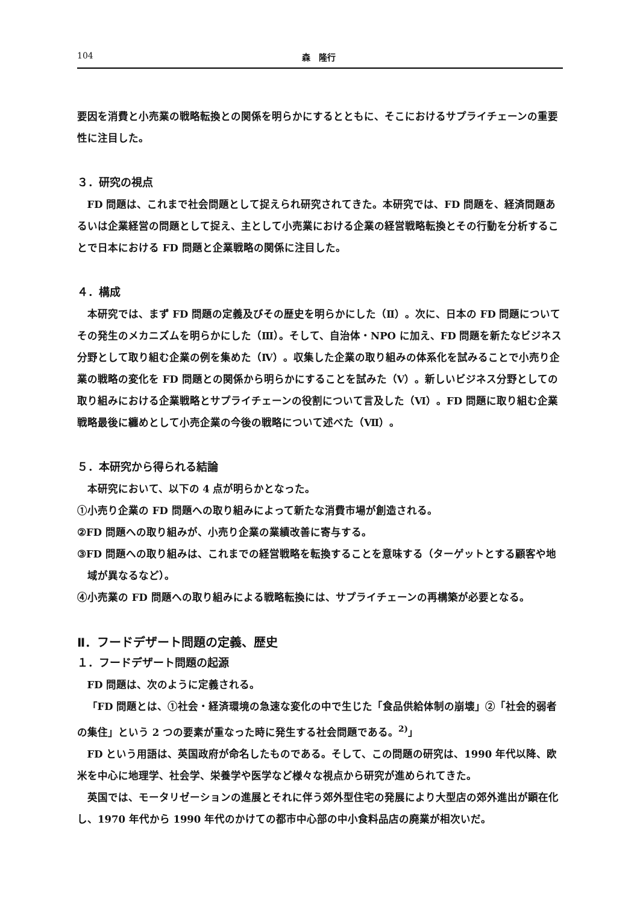104 森　隆行
要因を消費と小売業の戦略転換との関係を明らかにするとともに、そこにおけるサプライチェーンの重要性に注目した。
３．研究の視点
FD 問題は、これまで社会問題として捉えられ研究されてきた。本研究では、FD 問題を、経済問題あるいは企業経営の問題として捉え、主として小売業における企業の経営戦略転換とその行動を分析することで日本における FD 問題と企業戦略の関係に注目した。
４．構成
本研究では、まず FD 問題の定義及びその歴史を明らかにした（Ⅱ）。次に、日本の FD 問題についてその発生のメカニズムを明らかにした（Ⅲ）。そして、自治体・NPO に加え、FD 問題を新たなビジネス分野として取り組む企業の例を集めた（Ⅳ）。収集した企業の取り組みの体系化を試みることで小売り企業の戦略の変化を FD 問題との関係から明らかにすることを試みた（Ⅴ）。新しいビジネス分野としての取り組みにおける企業戦略とサプライチェーンの役割について言及した（Ⅵ）。FD 問題に取り組む企業戦略最後に纏めとして小売企業の今後の戦略について述べた（Ⅶ）。
５．本研究から得られる結論
本研究において、以下の 4 点が明らかとなった。
①小売り企業の FD 問題への取り組みによって新たな消費市場が創造される。
②FD 問題への取り組みが、小売り企業の業績改善に寄与する。
③FD 問題への取り組みは、これまでの経営戦略を転換することを意味する（ターゲットとする顧客や地域が異なるなど）。
④小売業の FD 問題への取り組みによる戦略転換には、サプライチェーンの再構築が必要となる。
Ⅱ．フードデザート問題の定義、歴史
１．フードデザート問題の起源
FD 問題は、次のように定義される。
「FD 問題とは、①社会・経済環境の急速な変化の中で生じた「食品供給体制の崩壊」②「社会的弱者の集住」という 2 つの要素が重なった時に発生する社会問題である。<sup>2)</sup>」
FD という用語は、英国政府が命名したものである。そして、この問題の研究は、1990 年代以降、欧米を中心に地理学、社会学、栄養学や医学など様々な視点から研究が進められてきた。
英国では、モータリゼーションの進展とそれに伴う郊外型住宅の発展により大型店の郊外進出が顕在化し、1970 年代から 1990 年代のかけての都市中心部の中小食料品店の廃業が相次いだ。